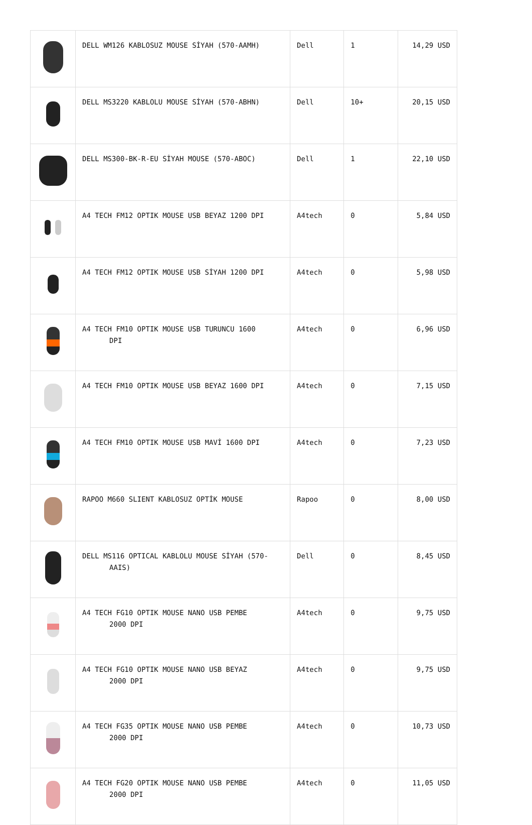| | DELL WM126 KABLOSUZ MOUSE SİYAH (570-AAMH) | Dell | 1 | 14,29 USD |
| | DELL MS3220 KABLOLU MOUSE SİYAH (570-ABHN) | Dell | 10+ | 20,15 USD |
| | DELL MS300-BK-R-EU SİYAH MOUSE (570-ABOC) | Dell | 1 | 22,10 USD |
| | A4 TECH FM12 OPTIK MOUSE USB BEYAZ 1200 DPI | A4tech | 0 | 5,84 USD |
| | A4 TECH FM12 OPTIK MOUSE USB SİYAH 1200 DPI | A4tech | 0 | 5,98 USD |
| | A4 TECH FM10 OPTIK MOUSE USB TURUNCU 1600 DPI | A4tech | 0 | 6,96 USD |
| | A4 TECH FM10 OPTIK MOUSE USB BEYAZ 1600 DPI | A4tech | 0 | 7,15 USD |
| | A4 TECH FM10 OPTIK MOUSE USB MAVİ 1600 DPI | A4tech | 0 | 7,23 USD |
| | RAPOO M660 SLIENT KABLOSUZ OPTİK MOUSE | Rapoo | 0 | 8,00 USD |
| | DELL MS116 OPTICAL KABLOLU MOUSE SİYAH (570- AAIS) | Dell | 0 | 8,45 USD |
| | A4 TECH FG10 OPTIK MOUSE NANO USB PEMBE 2000 DPI | A4tech | 0 | 9,75 USD |
| | A4 TECH FG10 OPTIK MOUSE NANO USB BEYAZ 2000 DPI | A4tech | 0 | 9,75 USD |
| | A4 TECH FG35 OPTIK MOUSE NANO USB PEMBE 2000 DPI | A4tech | 0 | 10,73 USD |
| | A4 TECH FG20 OPTIK MOUSE NANO USB PEMBE 2000 DPI | A4tech | 0 | 11,05 USD |